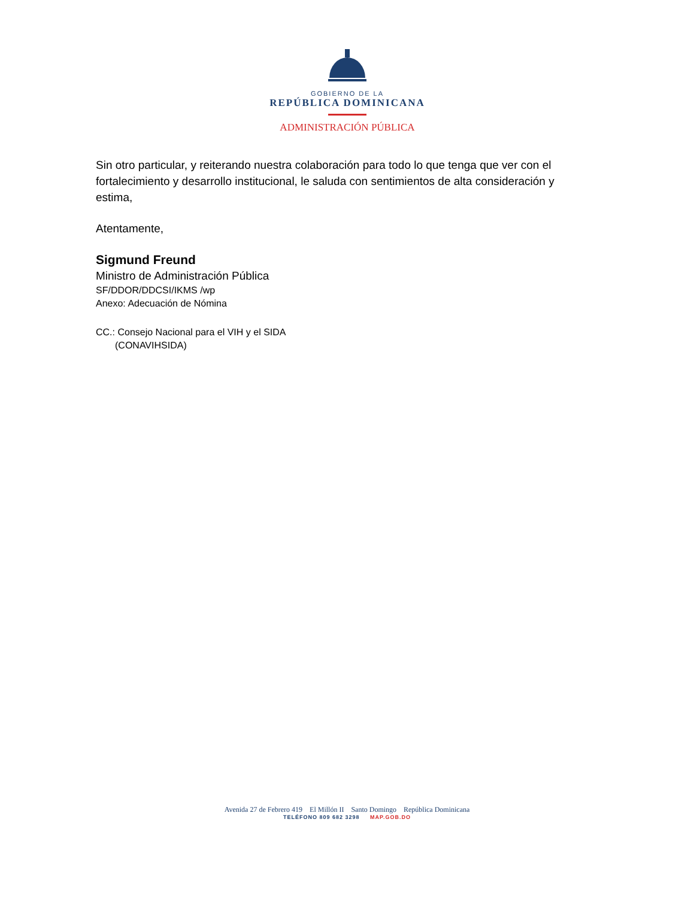GOBIERNO DE LA
REPÚBLICA DOMINICANA
ADMINISTRACIÓN PÚBLICA
Sin otro particular, y reiterando nuestra colaboración para todo lo que tenga que ver con el fortalecimiento y desarrollo institucional, le saluda con sentimientos de alta consideración y estima,
Atentamente,
Sigmund Freund
Ministro de Administración Pública
SF/DDOR/DDCSI/IKMS /wp
Anexo: Adecuación de Nómina
CC.: Consejo Nacional para el VIH y el SIDA
(CONAVIHSIDA)
Avenida 27 de Febrero 419 El Millón II Santo Domingo República Dominicana
TELÉFONO 809 682 3298 MAP.GOB.DO